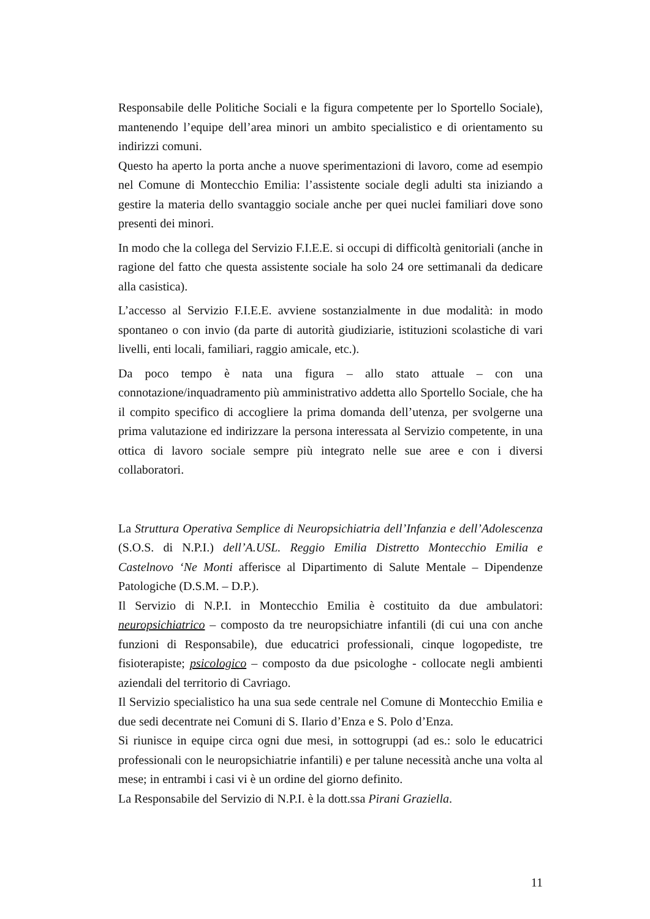Responsabile delle Politiche Sociali e la figura competente per lo Sportello Sociale), mantenendo l’equipe dell’area minori un ambito specialistico e di orientamento su indirizzi comuni.
Questo ha aperto la porta anche a nuove sperimentazioni di lavoro, come ad esempio nel Comune di Montecchio Emilia: l’assistente sociale degli adulti sta iniziando a gestire la materia dello svantaggio sociale anche per quei nuclei familiari dove sono presenti dei minori.
In modo che la collega del Servizio F.I.E.E. si occupi di difficoltà genitoriali (anche in ragione del fatto che questa assistente sociale ha solo 24 ore settimanali da dedicare alla casistica).
L’accesso al Servizio F.I.E.E. avviene sostanzialmente in due modalità: in modo spontaneo o con invio (da parte di autorità giudiziarie, istituzioni scolastiche di vari livelli, enti locali, familiari, raggio amicale, etc.).
Da poco tempo è nata una figura – allo stato attuale – con una connotazione/inquadramento più amministrativo addetta allo Sportello Sociale, che ha il compito specifico di accogliere la prima domanda dell’utenza, per svolgerne una prima valutazione ed indirizzare la persona interessata al Servizio competente, in una ottica di lavoro sociale sempre più integrato nelle sue aree e con i diversi collaboratori.
La Struttura Operativa Semplice di Neuropsichiatria dell’Infanzia e dell’Adolescenza (S.O.S. di N.P.I.) dell’A.USL. Reggio Emilia Distretto Montecchio Emilia e Castelnovo ‘Ne Monti afferisce al Dipartimento di Salute Mentale – Dipendenze Patologiche (D.S.M. – D.P.).
Il Servizio di N.P.I. in Montecchio Emilia è costituito da due ambulatori: neuropsichiatrico – composto da tre neuropsichiatre infantili (di cui una con anche funzioni di Responsabile), due educatrici professionali, cinque logopediste, tre fisioterapiste; psicologico – composto da due psicologhe - collocate negli ambienti aziendali del territorio di Cavriago.
Il Servizio specialistico ha una sua sede centrale nel Comune di Montecchio Emilia e due sedi decentrate nei Comuni di S. Ilario d’Enza e S. Polo d’Enza.
Si riunisce in equipe circa ogni due mesi, in sottogruppi (ad es.: solo le educatrici professionali con le neuropsichiatrie infantili) e per talune necessità anche una volta al mese; in entrambi i casi vi è un ordine del giorno definito.
La Responsabile del Servizio di N.P.I. è la dott.ssa Pirani Graziella.
11